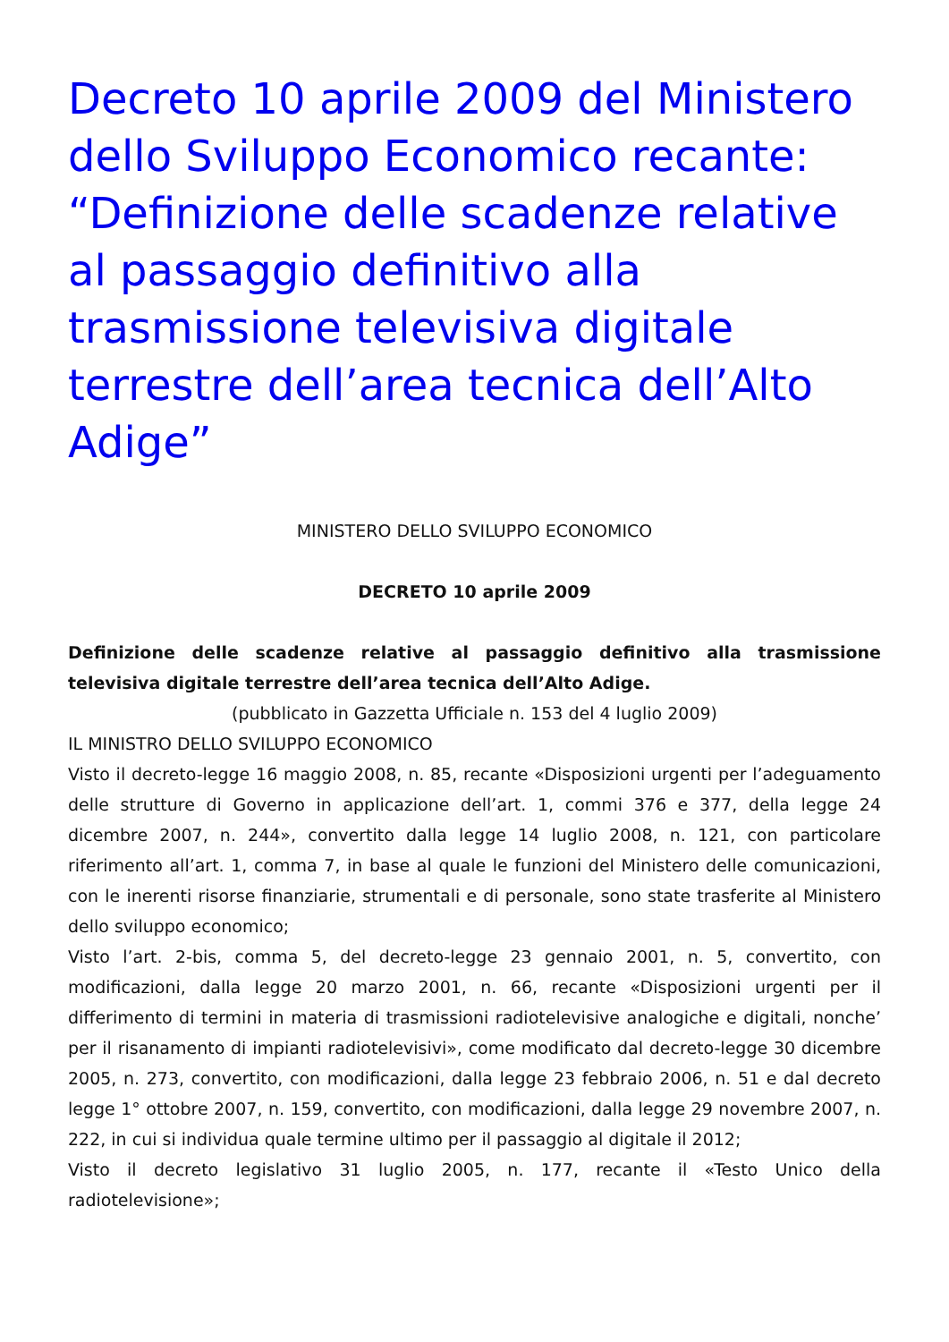Decreto 10 aprile 2009 del Ministero dello Sviluppo Economico recante: “Definizione delle scadenze relative al passaggio definitivo alla trasmissione televisiva digitale terrestre dell’area tecnica dell’Alto Adige”
MINISTERO DELLO SVILUPPO ECONOMICO
DECRETO 10 aprile 2009
Definizione delle scadenze relative al passaggio definitivo alla trasmissione televisiva digitale terrestre dell’area tecnica dell’Alto Adige.
(pubblicato in Gazzetta Ufficiale n. 153 del 4 luglio 2009)
IL MINISTRO DELLO SVILUPPO ECONOMICO
Visto il decreto-legge 16 maggio 2008, n. 85, recante «Disposizioni urgenti per l’adeguamento delle strutture di Governo in applicazione dell’art. 1, commi 376 e 377, della legge 24 dicembre 2007, n. 244», convertito dalla legge 14 luglio 2008, n. 121, con particolare riferimento all’art. 1, comma 7, in base al quale le funzioni del Ministero delle comunicazioni, con le inerenti risorse finanziarie, strumentali e di personale, sono state trasferite al Ministero dello sviluppo economico;
Visto l’art. 2-bis, comma 5, del decreto-legge 23 gennaio 2001, n. 5, convertito, con modificazioni, dalla legge 20 marzo 2001, n. 66, recante «Disposizioni urgenti per il differimento di termini in materia di trasmissioni radiotelevisive analogiche e digitali, nonche’ per il risanamento di impianti radiotelevisivi», come modificato dal decreto-legge 30 dicembre 2005, n. 273, convertito, con modificazioni, dalla legge 23 febbraio 2006, n. 51 e dal decreto legge 1° ottobre 2007, n. 159, convertito, con modificazioni, dalla legge 29 novembre 2007, n. 222, in cui si individua quale termine ultimo per il passaggio al digitale il 2012;
Visto il decreto legislativo 31 luglio 2005, n. 177, recante il «Testo Unico della radiotelevisione»;